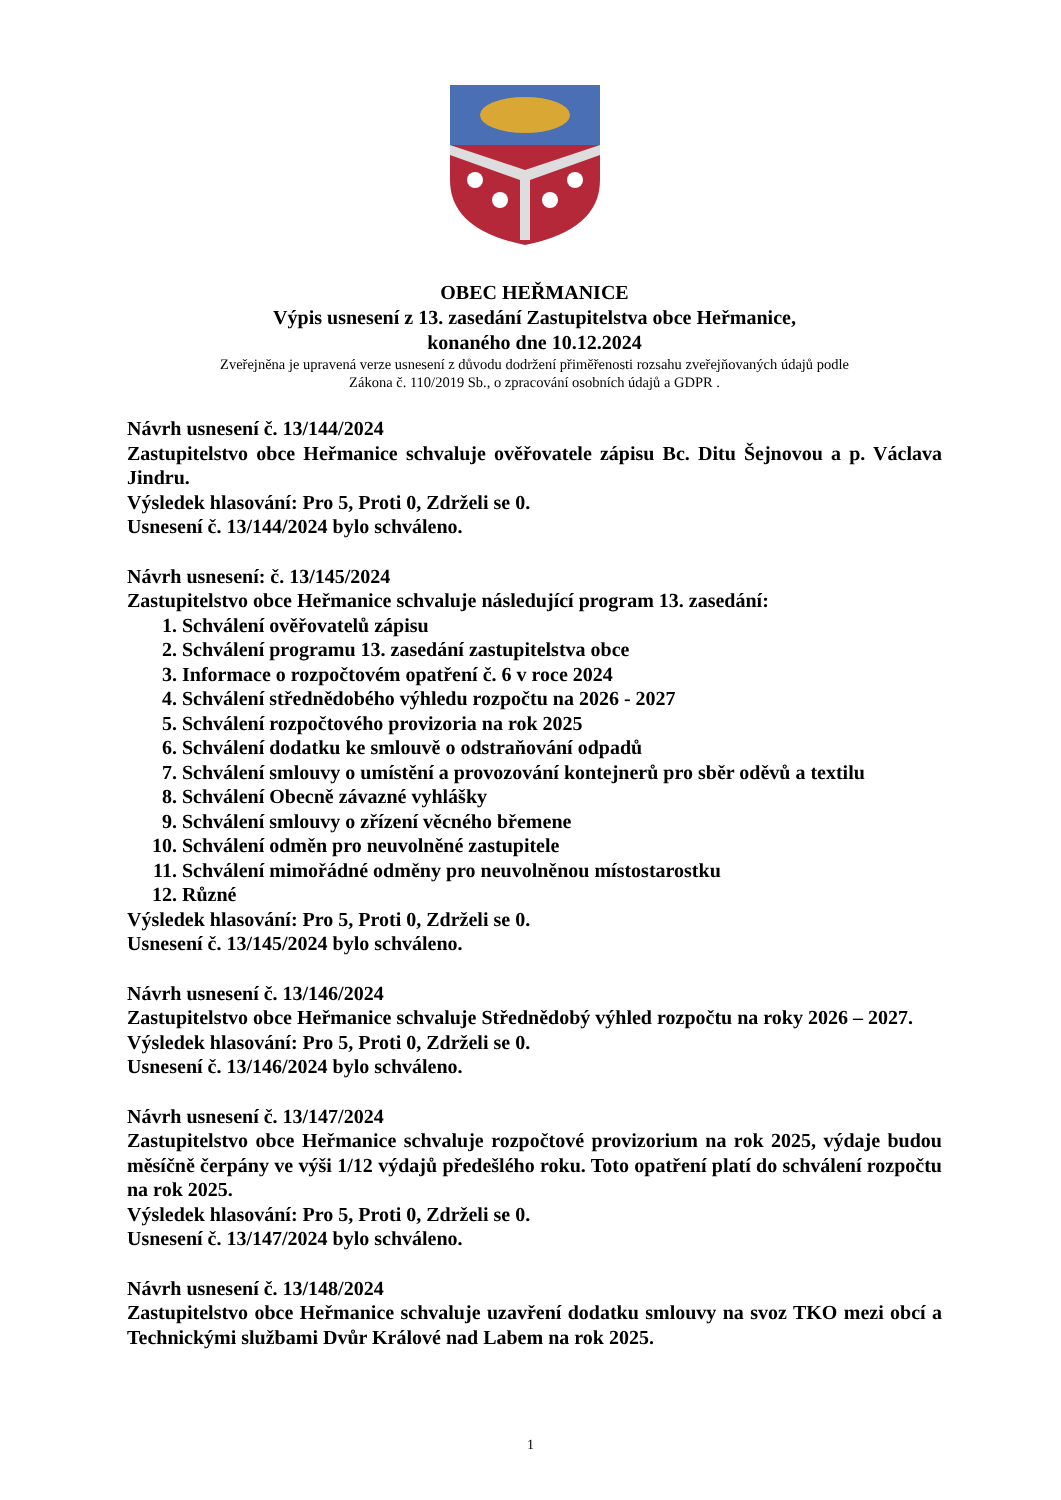OBEC HEŘMANICE
Výpis usnesení z 13. zasedání Zastupitelstva obce Heřmanice,
konaného dne 10.12.2024
Zveřejněna je upravená verze usnesení z důvodu dodržení přiměřenosti rozsahu zveřejňovaných údajů podle
Zákona č. 110/2019 Sb., o zpracování osobních údajů a GDPR .
Návrh usnesení č. 13/144/2024
Zastupitelstvo obce Heřmanice schvaluje ověřovatele zápisu Bc. Ditu Šejnovou a p. Václava Jindru.
Výsledek hlasování: Pro 5, Proti 0, Zdrželi se 0.
Usnesení č. 13/144/2024 bylo schváleno.
Návrh usnesení: č. 13/145/2024
Zastupitelstvo obce Heřmanice schvaluje následující program 13. zasedání:
1. Schválení ověřovatelů zápisu
2. Schválení programu 13. zasedání zastupitelstva obce
3. Informace o rozpočtovém opatření č. 6 v roce 2024
4. Schválení střednědobého výhledu rozpočtu na 2026 - 2027
5. Schválení rozpočtového provizoria na rok 2025
6. Schválení dodatku ke smlouvě o odstraňování odpadů
7. Schválení smlouvy o umístění a provozování kontejnerů pro sběr oděvů a textilu
8. Schválení Obecně závazné vyhlášky
9. Schválení smlouvy o zřízení věcného břemene
10. Schválení odměn pro neuvolněné zastupitele
11. Schválení mimořádné odměny pro neuvolněnou místostarostku
12. Různé
Výsledek hlasování: Pro 5, Proti 0, Zdrželi se 0.
Usnesení č. 13/145/2024 bylo schváleno.
Návrh usnesení č. 13/146/2024
Zastupitelstvo obce Heřmanice schvaluje Střednědobý výhled rozpočtu na roky 2026 – 2027.
Výsledek hlasování: Pro 5, Proti 0, Zdrželi se 0.
Usnesení č. 13/146/2024 bylo schváleno.
Návrh usnesení č. 13/147/2024
Zastupitelstvo obce Heřmanice schvaluje rozpočtové provizorium na rok 2025, výdaje budou měsíčně čerpány ve výši 1/12 výdajů předešlého roku. Toto opatření platí do schválení rozpočtu na rok 2025.
Výsledek hlasování: Pro 5, Proti 0, Zdrželi se 0.
Usnesení č. 13/147/2024 bylo schváleno.
Návrh usnesení č. 13/148/2024
Zastupitelstvo obce Heřmanice schvaluje uzavření dodatku smlouvy na svoz TKO mezi obcí a Technickými službami Dvůr Králové nad Labem na rok 2025.
1